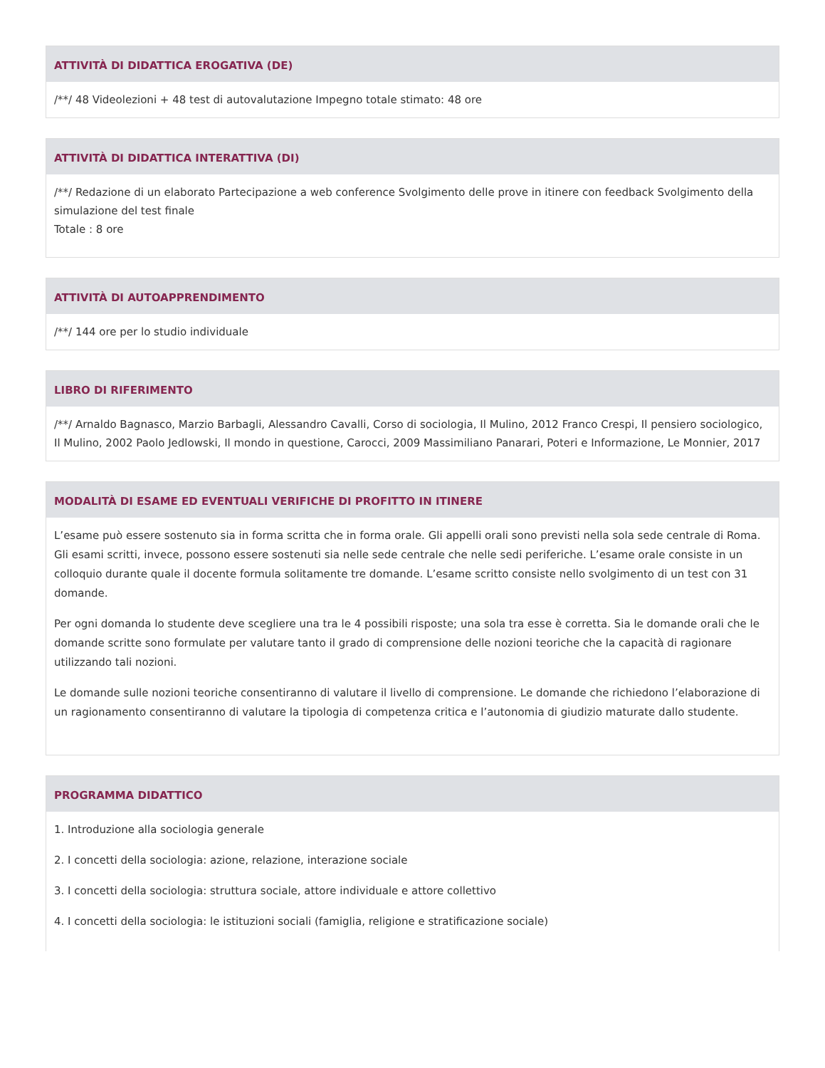ATTIVITÀ DI DIDATTICA EROGATIVA (DE)
/**/ 48 Videolezioni + 48 test di autovalutazione Impegno totale stimato: 48 ore
ATTIVITÀ DI DIDATTICA INTERATTIVA (DI)
/**/ Redazione di un elaborato Partecipazione a web conference Svolgimento delle prove in itinere con feedback Svolgimento della simulazione del test finale
Totale : 8 ore
ATTIVITÀ DI AUTOAPPRENDIMENTO
/**/ 144 ore per lo studio individuale
LIBRO DI RIFERIMENTO
/**/ Arnaldo Bagnasco, Marzio Barbagli, Alessandro Cavalli, Corso di sociologia, Il Mulino, 2012 Franco Crespi, Il pensiero sociologico, Il Mulino, 2002 Paolo Jedlowski, Il mondo in questione, Carocci, 2009 Massimiliano Panarari, Poteri e Informazione, Le Monnier, 2017
MODALITÀ DI ESAME ED EVENTUALI VERIFICHE DI PROFITTO IN ITINERE
L’esame può essere sostenuto sia in forma scritta che in forma orale. Gli appelli orali sono previsti nella sola sede centrale di Roma. Gli esami scritti, invece, possono essere sostenuti sia nelle sede centrale che nelle sedi periferiche. L’esame orale consiste in un colloquio durante quale il docente formula solitamente tre domande. L’esame scritto consiste nello svolgimento di un test con 31 domande.
Per ogni domanda lo studente deve scegliere una tra le 4 possibili risposte; una sola tra esse è corretta. Sia le domande orali che le domande scritte sono formulate per valutare tanto il grado di comprensione delle nozioni teoriche che la capacità di ragionare utilizzando tali nozioni.
Le domande sulle nozioni teoriche consentiranno di valutare il livello di comprensione. Le domande che richiedono l’elaborazione di un ragionamento consentiranno di valutare la tipologia di competenza critica e l’autonomia di giudizio maturate dallo studente.
PROGRAMMA DIDATTICO
1. Introduzione alla sociologia generale
2. I concetti della sociologia: azione, relazione, interazione sociale
3. I concetti della sociologia: struttura sociale, attore individuale e attore collettivo
4. I concetti della sociologia: le istituzioni sociali (famiglia, religione e stratificazione sociale)